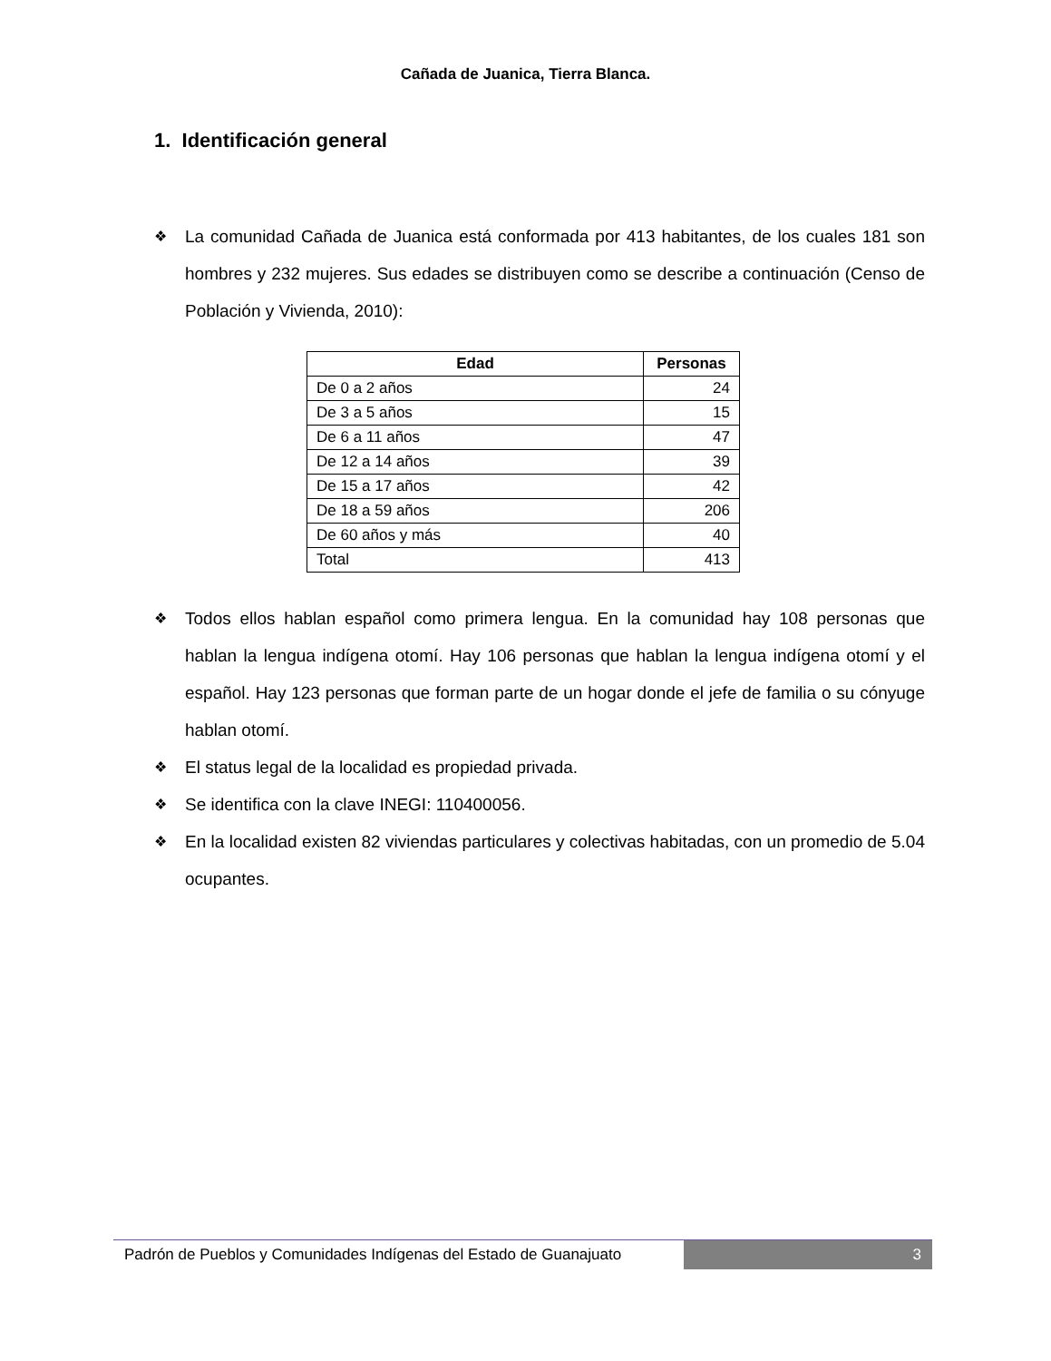Cañada de Juanica, Tierra Blanca.
1. Identificación general
❖ La comunidad Cañada de Juanica está conformada por 413 habitantes, de los cuales 181 son hombres y 232 mujeres. Sus edades se distribuyen como se describe a continuación (Censo de Población y Vivienda, 2010):
| Edad | Personas |
| --- | --- |
| De 0 a 2 años | 24 |
| De 3 a 5 años | 15 |
| De 6 a 11 años | 47 |
| De 12 a 14 años | 39 |
| De 15 a 17 años | 42 |
| De 18 a 59 años | 206 |
| De 60 años y más | 40 |
| Total | 413 |
❖ Todos ellos hablan español como primera lengua. En la comunidad hay 108 personas que hablan la lengua indígena otomí. Hay 106 personas que hablan la lengua indígena otomí y el español. Hay 123 personas que forman parte de un hogar donde el jefe de familia o su cónyuge hablan otomí.
❖ El status legal de la localidad es propiedad privada.
❖ Se identifica con la clave INEGI: 110400056.
❖ En la localidad existen 82 viviendas particulares y colectivas habitadas, con un promedio de 5.04 ocupantes.
Padrón de Pueblos y Comunidades Indígenas del Estado de Guanajuato
3